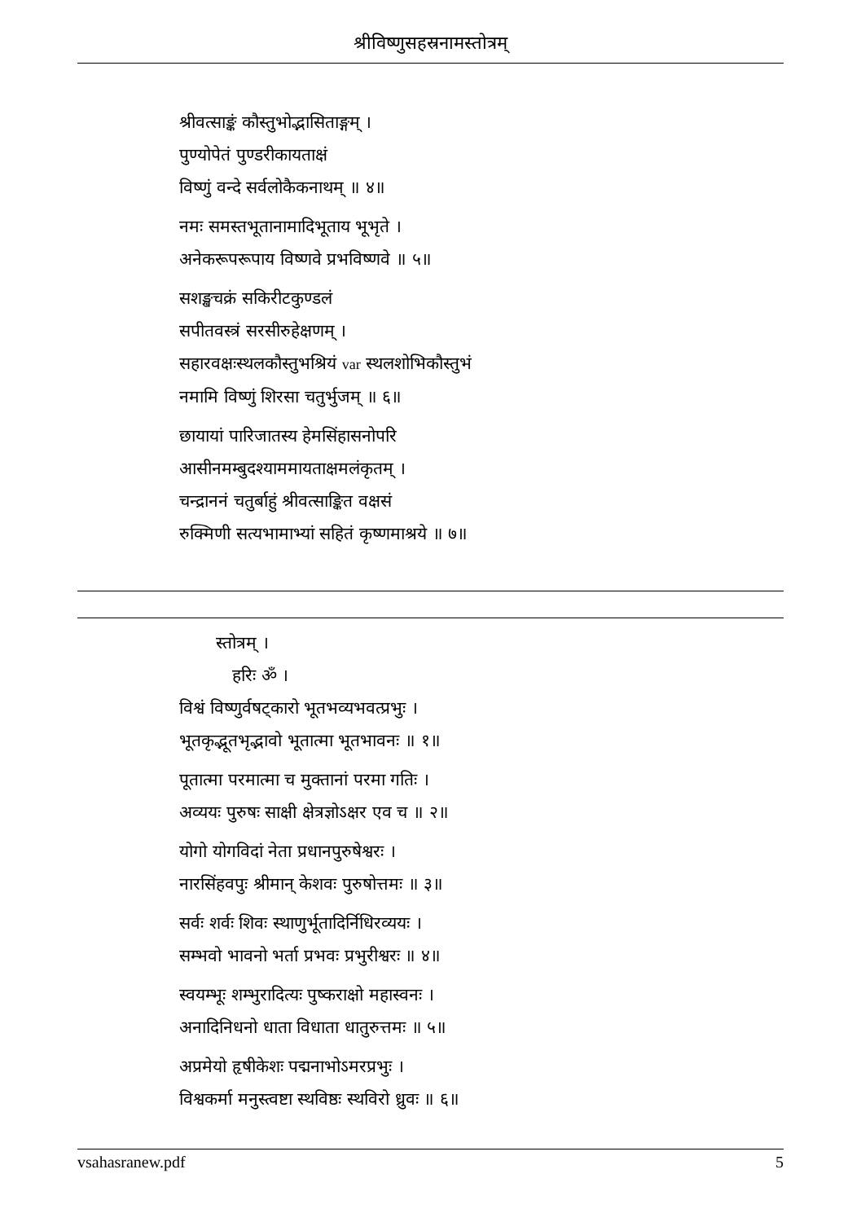श्रीविष्णुसहस्रनामस्तोत्रम्
श्रीवत्साङ्कं कौस्तुभोद्भासिताङ्गम् ।
पुण्योपेतं पुण्डरीकायताक्षं
विष्णुं वन्दे सर्वलोकैकनाथम् ॥ ४॥
नमः समस्तभूतानामादिभूताय भूभृते ।
अनेकरूपरूपाय विष्णवे प्रभविष्णवे ॥ ५॥
सशङ्खचक्रं सकिरीटकुण्डलं
सपीतवस्त्रं सरसीरुहेक्षणम् ।
सहारवक्षःस्थलकौस्तुभश्रियं var स्थलशोभिकौस्तुभं
नमामि विष्णुं शिरसा चतुर्भुजम् ॥ ६॥
छायायां पारिजातस्य हेमसिंहासनोपरि
आसीनमम्बुदश्याममायताक्षमलंकृतम् ।
चन्द्राननं चतुर्बाहुं श्रीवत्साङ्कित वक्षसं
रुक्मिणी सत्यभामाभ्यां सहितं कृष्णमाश्रये ॥ ७॥
स्तोत्रम् ।
हरिः ॐ ।
विश्वं विष्णुर्वषट्कारो भूतभव्यभवत्प्रभुः ।
भूतकृद्भूतभृद्भावो भूतात्मा भूतभावनः ॥ १॥
पूतात्मा परमात्मा च मुक्तानां परमा गतिः ।
अव्ययः पुरुषः साक्षी क्षेत्रज्ञोऽक्षर एव च ॥ २॥
योगो योगविदां नेता प्रधानपुरुषेश्वरः ।
नारसिंहवपुः श्रीमान् केशवः पुरुषोत्तमः ॥ ३॥
सर्वः शर्वः शिवः स्थाणुर्भूतादिर्निधिरव्ययः ।
सम्भवो भावनो भर्ता प्रभवः प्रभुरीश्वरः ॥ ४॥
स्वयम्भूः शम्भुरादित्यः पुष्कराक्षो महास्वनः ।
अनादिनिधनो धाता विधाता धातुरुत्तमः ॥ ५॥
अप्रमेयो हृषीकेशः पद्मनाभोऽमरप्रभुः ।
विश्वकर्मा मनुस्त्वष्टा स्थविष्ठः स्थविरो ध्रुवः ॥ ६॥
vsahasranew.pdf 5